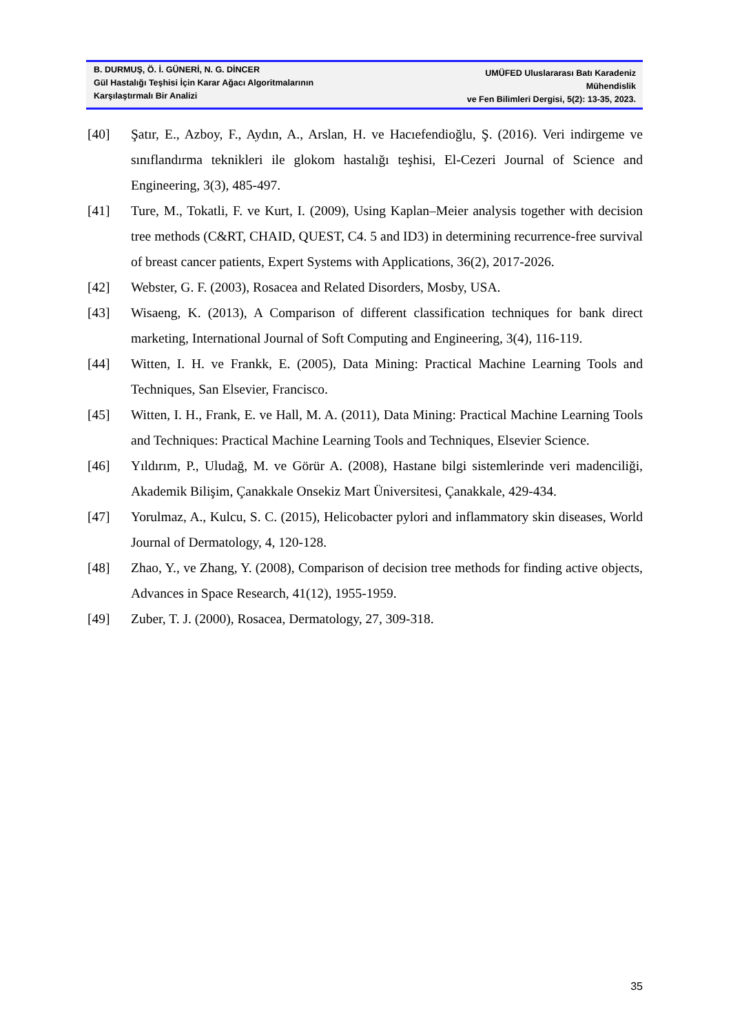B. DURMUŞ, Ö. İ. GÜNERİ, N. G. DİNCER
Gül Hastalığı Teşhisi İçin Karar Ağacı Algoritmalarının
Karşılaştırmalı Bir Analizi
UMÜFED Uluslararası Batı Karadeniz Mühendislik
ve Fen Bilimleri Dergisi, 5(2): 13-35, 2023.
[40] Şatır, E., Azboy, F., Aydın, A., Arslan, H. ve Hacıefendioğlu, Ş. (2016). Veri indirgeme ve sınıflandırma teknikleri ile glokom hastalığı teşhisi, El-Cezeri Journal of Science and Engineering, 3(3), 485-497.
[41] Ture, M., Tokatli, F. ve Kurt, I. (2009), Using Kaplan–Meier analysis together with decision tree methods (C&RT, CHAID, QUEST, C4. 5 and ID3) in determining recurrence-free survival of breast cancer patients, Expert Systems with Applications, 36(2), 2017-2026.
[42] Webster, G. F. (2003), Rosacea and Related Disorders, Mosby, USA.
[43] Wisaeng, K. (2013), A Comparison of different classification techniques for bank direct marketing, International Journal of Soft Computing and Engineering, 3(4), 116-119.
[44] Witten, I. H. ve Frankk, E. (2005), Data Mining: Practical Machine Learning Tools and Techniques, San Elsevier, Francisco.
[45] Witten, I. H., Frank, E. ve Hall, M. A. (2011), Data Mining: Practical Machine Learning Tools and Techniques: Practical Machine Learning Tools and Techniques, Elsevier Science.
[46] Yıldırım, P., Uludağ, M. ve Görür A. (2008), Hastane bilgi sistemlerinde veri madenciliği, Akademik Bilişim, Çanakkale Onsekiz Mart Üniversitesi, Çanakkale, 429-434.
[47] Yorulmaz, A., Kulcu, S. C. (2015), Helicobacter pylori and inflammatory skin diseases, World Journal of Dermatology, 4, 120-128.
[48] Zhao, Y., ve Zhang, Y. (2008), Comparison of decision tree methods for finding active objects, Advances in Space Research, 41(12), 1955-1959.
[49] Zuber, T. J. (2000), Rosacea, Dermatology, 27, 309-318.
35